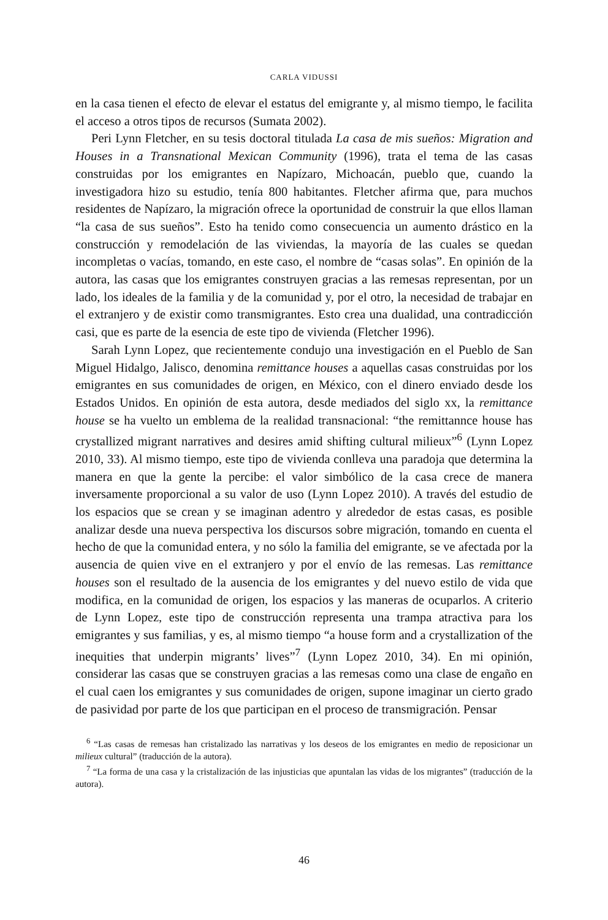CARLA VIDUSSI
en la casa tienen el efecto de elevar el estatus del emigrante y, al mismo tiempo, le facilita el acceso a otros tipos de recursos (Sumata 2002).
Peri Lynn Fletcher, en su tesis doctoral titulada La casa de mis sueños: Migration and Houses in a Transnational Mexican Community (1996), trata el tema de las casas construidas por los emigrantes en Napízaro, Michoacán, pueblo que, cuando la investigadora hizo su estudio, tenía 800 habitantes. Fletcher afirma que, para muchos residentes de Napízaro, la migración ofrece la oportunidad de construir la que ellos llaman “la casa de sus sueños”. Esto ha tenido como consecuencia un aumento drástico en la construcción y remodelación de las viviendas, la mayoría de las cuales se quedan incompletas o vacías, tomando, en este caso, el nombre de “casas solas”. En opinión de la autora, las casas que los emigrantes construyen gracias a las remesas representan, por un lado, los ideales de la familia y de la comunidad y, por el otro, la necesidad de trabajar en el extranjero y de existir como transmigrantes. Esto crea una dualidad, una contradicción casi, que es parte de la esencia de este tipo de vivienda (Fletcher 1996).
Sarah Lynn Lopez, que recientemente condujo una investigación en el Pueblo de San Miguel Hidalgo, Jalisco, denomina remittance houses a aquellas casas construidas por los emigrantes en sus comunidades de origen, en México, con el dinero enviado desde los Estados Unidos. En opinión de esta autora, desde mediados del siglo xx, la remittance house se ha vuelto un emblema de la realidad transnacional: “the remittannce house has crystallized migrant narratives and desires amid shifting cultural milieux”<sup>6</sup> (Lynn Lopez 2010, 33). Al mismo tiempo, este tipo de vivienda conlleva una paradoja que determina la manera en que la gente la percibe: el valor simbólico de la casa crece de manera inversamente proporcional a su valor de uso (Lynn Lopez 2010). A través del estudio de los espacios que se crean y se imaginan adentro y alrededor de estas casas, es posible analizar desde una nueva perspectiva los discursos sobre migración, tomando en cuenta el hecho de que la comunidad entera, y no sólo la familia del emigrante, se ve afectada por la ausencia de quien vive en el extranjero y por el envío de las remesas. Las remittance houses son el resultado de la ausencia de los emigrantes y del nuevo estilo de vida que modifica, en la comunidad de origen, los espacios y las maneras de ocuparlos. A criterio de Lynn Lopez, este tipo de construcción representa una trampa atractiva para los emigrantes y sus familias, y es, al mismo tiempo “a house form and a crystallization of the inequities that underpin migrants’ lives”<sup>7</sup> (Lynn Lopez 2010, 34). En mi opinión, considerar las casas que se construyen gracias a las remesas como una clase de engaño en el cual caen los emigrantes y sus comunidades de origen, supone imaginar un cierto grado de pasividad por parte de los que participan en el proceso de transmigración. Pensar
<sup>6</sup> “Las casas de remesas han cristalizado las narrativas y los deseos de los emigrantes en medio de reposicionar un milieux cultural” (traducción de la autora).
<sup>7</sup> “La forma de una casa y la cristalización de las injusticias que apuntalan las vidas de los migrantes” (traducción de la autora).
46